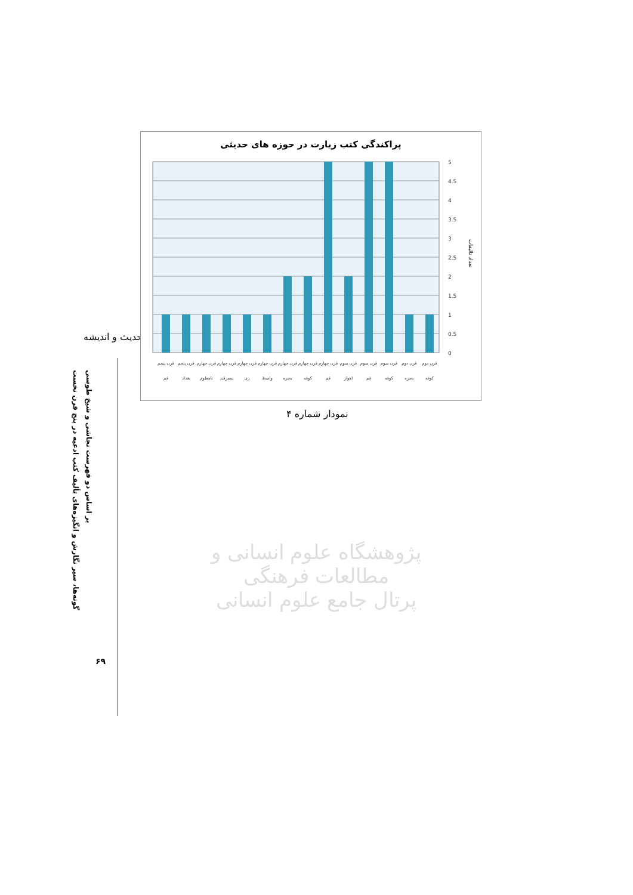حدیث و اندیشه
گونه‌ها، سیر نگارش و انگیزه‌های تألیف کتب ادعیه در پنج قرن نخست
بر اساس دو فهرست نجاشی و شیخ طوسی
۶۹
پراکندگی کتب زیارت در حوزه های حدیثی
0
0.5
1
1.5
2
2.5
3
3.5
4
4.5
5
تعداد تالیفات
قرن پنجم
قم
قرن پنجم
بغداد
قرن چهارم
نامعلوم
قرن چهارم
سمرقند
قرن چهارم
ری
قرن چهارم
واسط
قرن چهارم
بصره
قرن چهارم
کوفه
قرن چهارم
قم
قرن سوم
اهواز
قرن سوم
قم
قرن سوم
کوفه
قرن دوم
بصره
قرن دوم
کوفه
نمودار شماره ۴
پژوهشگاه علوم انسانی و مطالعات فرهنگی
پرتال جامع علوم انسانی